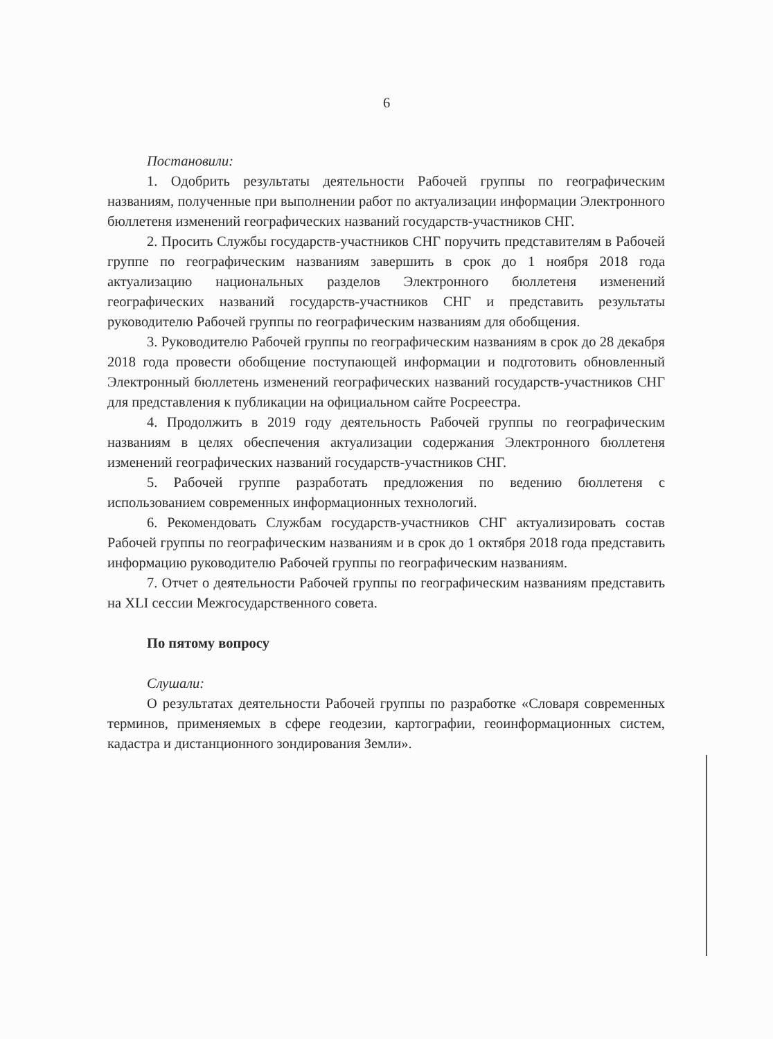6
Постановили:
1. Одобрить результаты деятельности Рабочей группы по географическим названиям, полученные при выполнении работ по актуализации информации Электронного бюллетеня изменений географических названий государств-участников СНГ.
2. Просить Службы государств-участников СНГ поручить представителям в Рабочей группе по географическим названиям завершить в срок до 1 ноября 2018 года актуализацию национальных разделов Электронного бюллетеня изменений географических названий государств-участников СНГ и представить результаты руководителю Рабочей группы по географическим названиям для обобщения.
3. Руководителю Рабочей группы по географическим названиям в срок до 28 декабря 2018 года провести обобщение поступающей информации и подготовить обновленный Электронный бюллетень изменений географических названий государств-участников СНГ для представления к публикации на официальном сайте Росреестра.
4. Продолжить в 2019 году деятельность Рабочей группы по географическим названиям в целях обеспечения актуализации содержания Электронного бюллетеня изменений географических названий государств-участников СНГ.
5. Рабочей группе разработать предложения по ведению бюллетеня с использованием современных информационных технологий.
6. Рекомендовать Службам государств-участников СНГ актуализировать состав Рабочей группы по географическим названиям и в срок до 1 октября 2018 года представить информацию руководителю Рабочей группы по географическим названиям.
7. Отчет о деятельности Рабочей группы по географическим названиям представить на XLI сессии Межгосударственного совета.
По пятому вопросу
Слушали:
О результатах деятельности Рабочей группы по разработке «Словаря современных терминов, применяемых в сфере геодезии, картографии, геоинформационных систем, кадастра и дистанционного зондирования Земли».